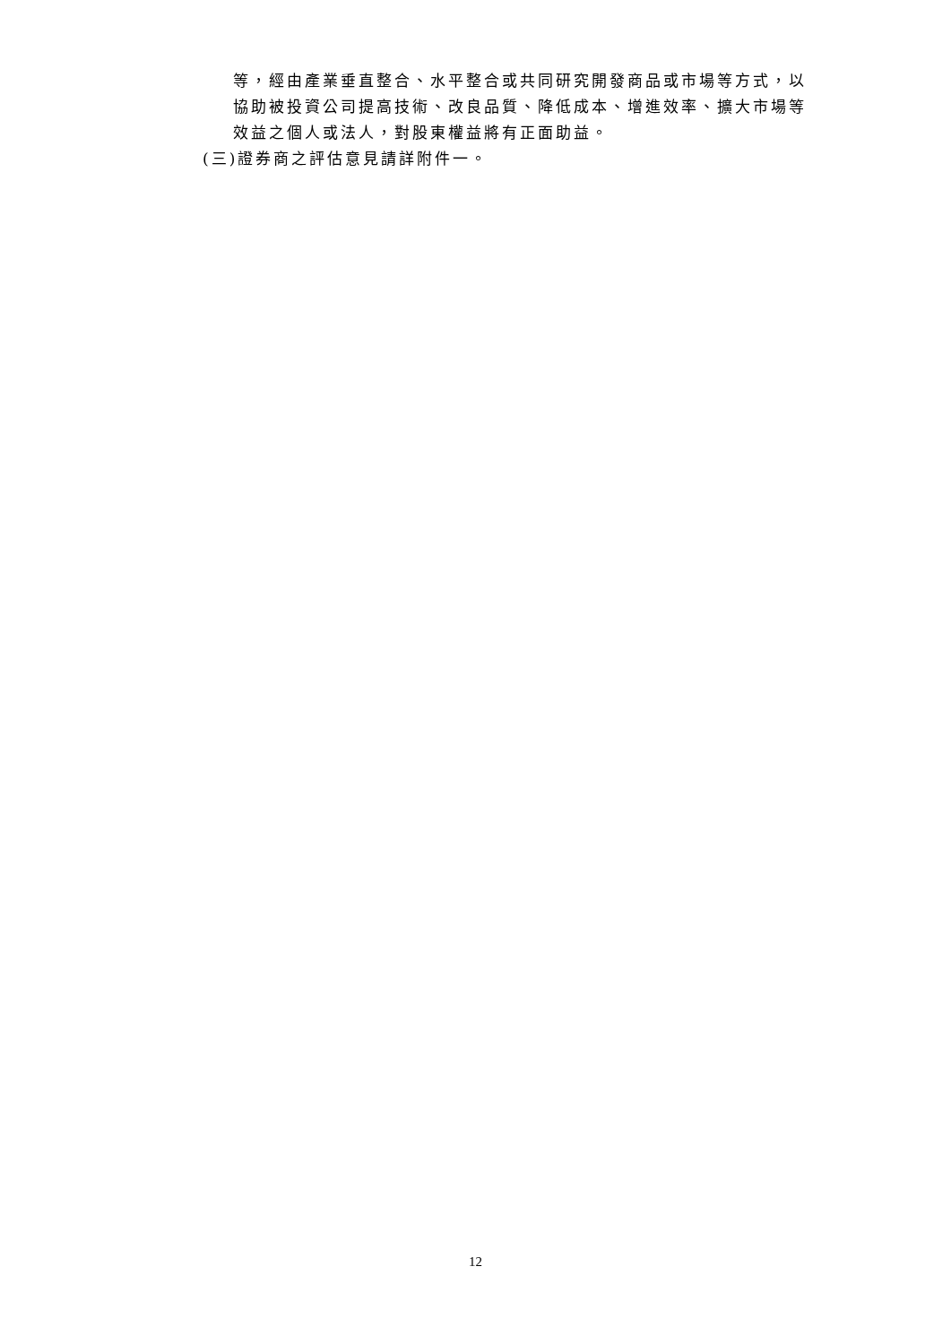等，經由產業垂直整合、水平整合或共同研究開發商品或市場等方式，以
協助被投資公司提高技術、改良品質、降低成本、增進效率、擴大市場等
效益之個人或法人，對股東權益將有正面助益。
(三)證券商之評估意見請詳附件一。
12